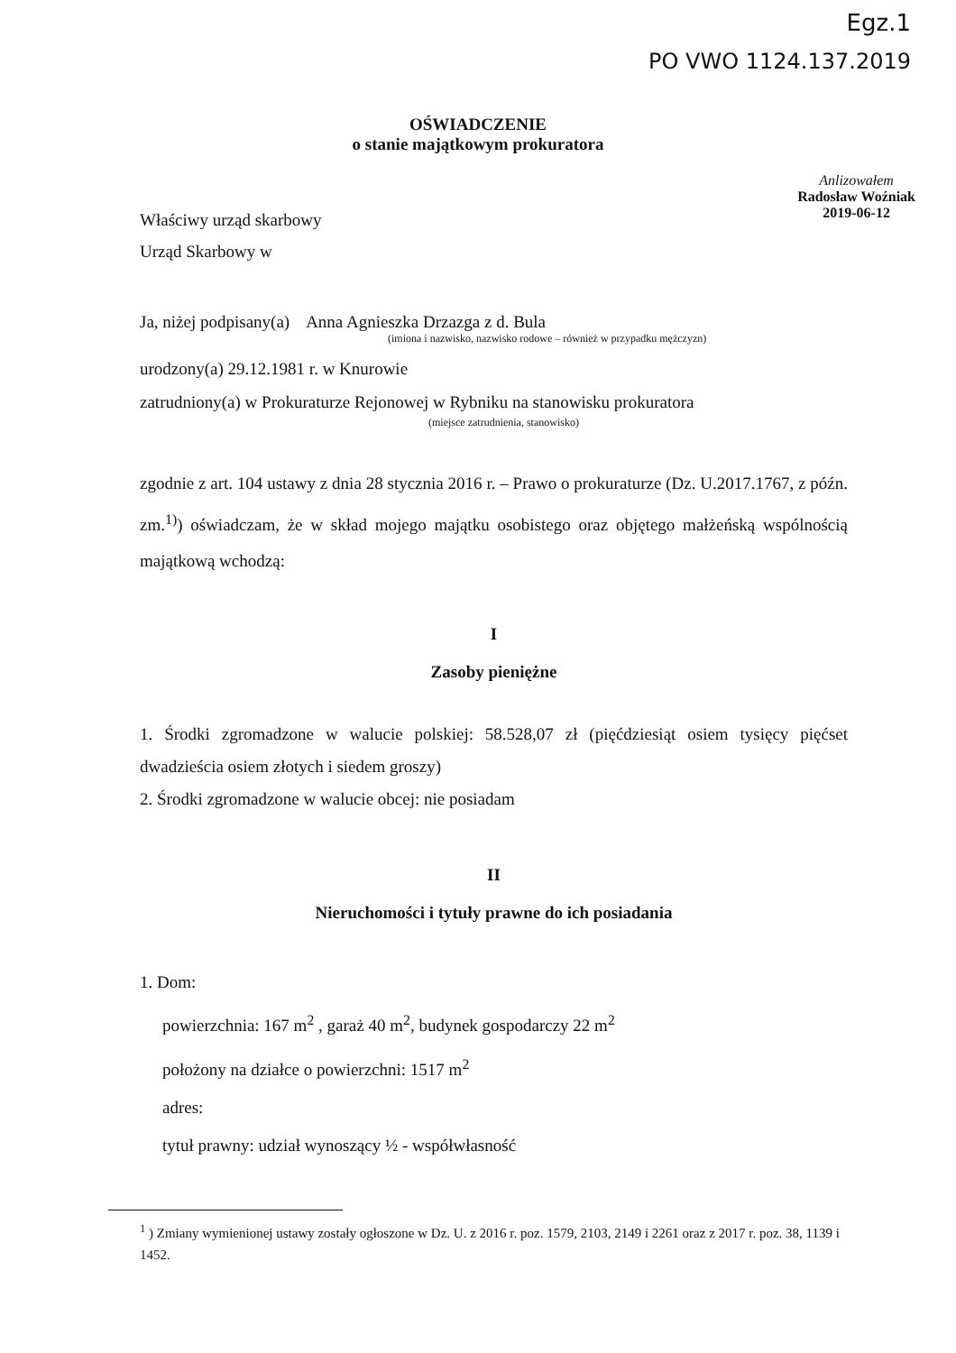Egz.1
PO VWO 1124.137.2019
OŚWIADCZENIE
o stanie majątkowym prokuratora
Anlizowałem
Radosław Woźniak
2019-06-12
Właściwy urząd skarbowy
Urząd Skarbowy w
Ja, niżej podpisany(a) Anna Agnieszka Drzazga z d. Bula
(imiona i nazwisko, nazwisko rodowe – również w przypadku mężczyzn)
urodzony(a) 29.12.1981 r. w Knurowie
zatrudniony(a) w Prokuraturze Rejonowej w Rybniku na stanowisku prokuratora
(miejsce zatrudnienia, stanowisko)
zgodnie z art. 104 ustawy z dnia 28 stycznia 2016 r. – Prawo o prokuraturze (Dz. U.2017.1767, z późn. zm.<sup>1)</sup>) oświadczam, że w skład mojego majątku osobistego oraz objętego małżeńską wspólnością majątkową wchodzą:
I
Zasoby pieniężne
1. Środki zgromadzone w walucie polskiej: 58.528,07 zł (pięćdziesiąt osiem tysięcy pięćset dwadzieścia osiem złotych i siedem groszy)
2. Środki zgromadzone w walucie obcej: nie posiadam
II
Nieruchomości i tytuły prawne do ich posiadania
1. Dom:
powierzchnia: 167 m<sup>2</sup> , garaż 40 m<sup>2</sup>, budynek gospodarczy 22 m<sup>2</sup>
położony na działce o powierzchni: 1517 m<sup>2</sup>
adres:
tytuł prawny: udział wynoszący ½ - współwłasność
<sup>1</sup> ) Zmiany wymienionej ustawy zostały ogłoszone w Dz. U. z 2016 r. poz. 1579, 2103, 2149 i 2261 oraz z 2017 r. poz. 38, 1139 i 1452.